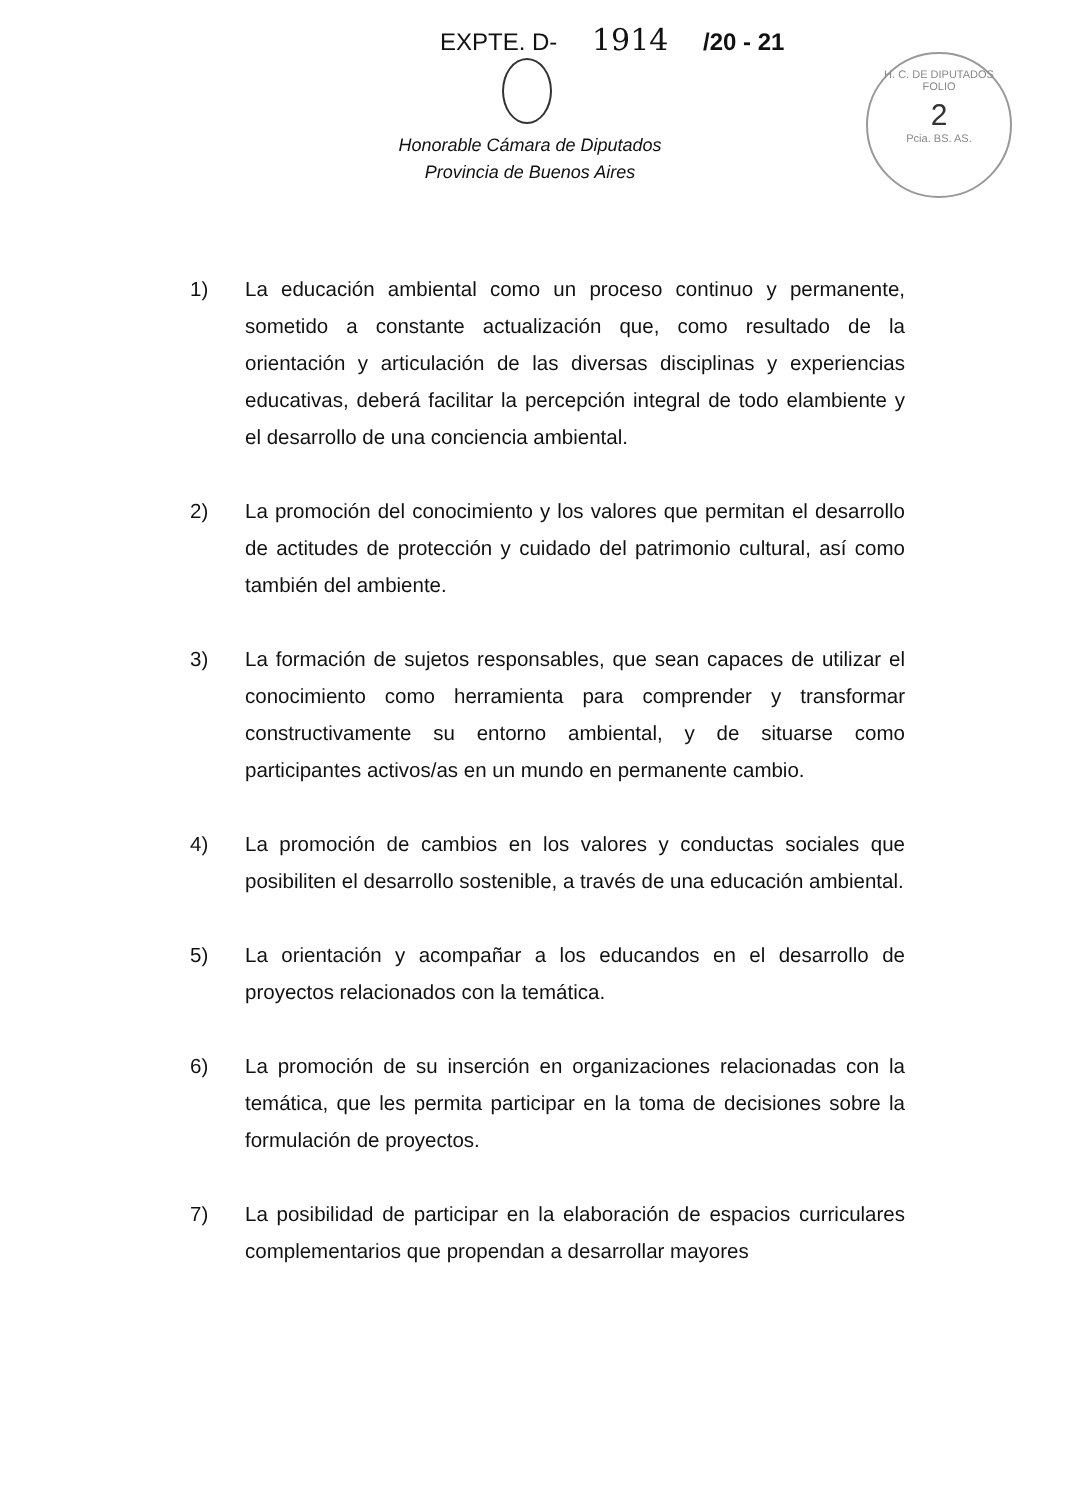EXPTE. D- 1914 /20 - 21
Honorable Cámara de Diputados
Provincia de Buenos Aires
H. C. DE DIPUTADOS
FOLIO
2
Pcia. BS. AS.
1) La educación ambiental como un proceso continuo y permanente, sometido a constante actualización que, como resultado de la orientación y articulación de las diversas disciplinas y experiencias educativas, deberá facilitar la percepción integral de todo elambiente y el desarrollo de una conciencia ambiental.
2) La promoción del conocimiento y los valores que permitan el desarrollo de actitudes de protección y cuidado del patrimonio cultural, así como también del ambiente.
3) La formación de sujetos responsables, que sean capaces de utilizar el conocimiento como herramienta para comprender y transformar constructivamente su entorno ambiental, y de situarse como participantes activos/as en un mundo en permanente cambio.
4) La promoción de cambios en los valores y conductas sociales que posibiliten el desarrollo sostenible, a través de una educación ambiental.
5) La orientación y acompañar a los educandos en el desarrollo de proyectos relacionados con la temática.
6) La promoción de su inserción en organizaciones relacionadas con la temática, que les permita participar en la toma de decisiones sobre la formulación de proyectos.
7) La posibilidad de participar en la elaboración de espacios curriculares complementarios que propendan a desarrollar mayores